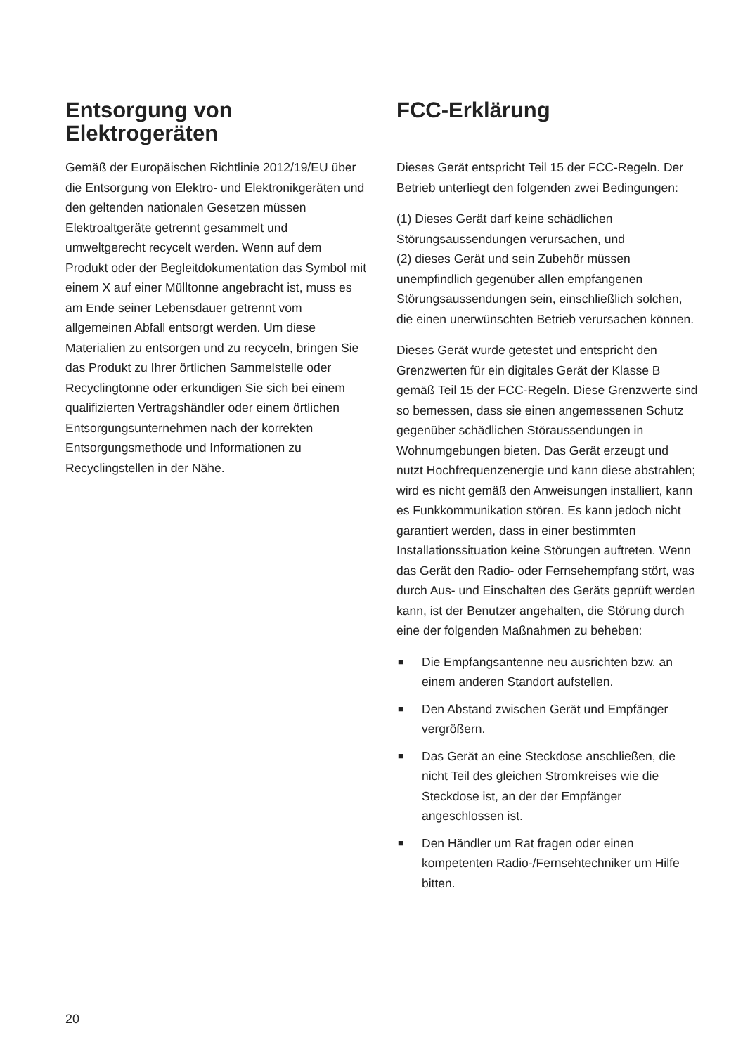Entsorgung von
Elektrogeräten
Gemäß der Europäischen Richtlinie 2012/19/EU über die Entsorgung von Elektro- und Elektronikgeräten und den geltenden nationalen Gesetzen müssen Elektroaltgeräte getrennt gesammelt und umweltgerecht recycelt werden. Wenn auf dem Produkt oder der Begleitdokumentation das Symbol mit einem X auf einer Mülltonne angebracht ist, muss es am Ende seiner Lebensdauer getrennt vom allgemeinen Abfall entsorgt werden. Um diese Materialien zu entsorgen und zu recyceln, bringen Sie das Produkt zu Ihrer örtlichen Sammelstelle oder Recyclingtonne oder erkundigen Sie sich bei einem qualifizierten Vertragshändler oder einem örtlichen Entsorgungsunternehmen nach der korrekten Entsorgungsmethode und Informationen zu Recyclingstellen in der Nähe.
FCC-Erklärung
Dieses Gerät entspricht Teil 15 der FCC-Regeln. Der Betrieb unterliegt den folgenden zwei Bedingungen:
(1) Dieses Gerät darf keine schädlichen Störungsaussendungen verursachen, und
(2) dieses Gerät und sein Zubehör müssen unempfindlich gegenüber allen empfangenen Störungsaussendungen sein, einschließlich solchen, die einen unerwünschten Betrieb verursachen können.
Dieses Gerät wurde getestet und entspricht den Grenzwerten für ein digitales Gerät der Klasse B gemäß Teil 15 der FCC-Regeln. Diese Grenzwerte sind so bemessen, dass sie einen angemessenen Schutz gegenüber schädlichen Störaussendungen in Wohnumgebungen bieten. Das Gerät erzeugt und nutzt Hochfrequenzenergie und kann diese abstrahlen; wird es nicht gemäß den Anweisungen installiert, kann es Funkkommunikation stören. Es kann jedoch nicht garantiert werden, dass in einer bestimmten Installationssituation keine Störungen auftreten. Wenn das Gerät den Radio- oder Fernsehempfang stört, was durch Aus- und Einschalten des Geräts geprüft werden kann, ist der Benutzer angehalten, die Störung durch eine der folgenden Maßnahmen zu beheben:
■ Die Empfangsantenne neu ausrichten bzw. an einem anderen Standort aufstellen.
■ Den Abstand zwischen Gerät und Empfänger vergrößern.
■ Das Gerät an eine Steckdose anschließen, die nicht Teil des gleichen Stromkreises wie die Steckdose ist, an der der Empfänger angeschlossen ist.
■ Den Händler um Rat fragen oder einen kompetenten Radio-/Fernsehtechniker um Hilfe bitten.
20